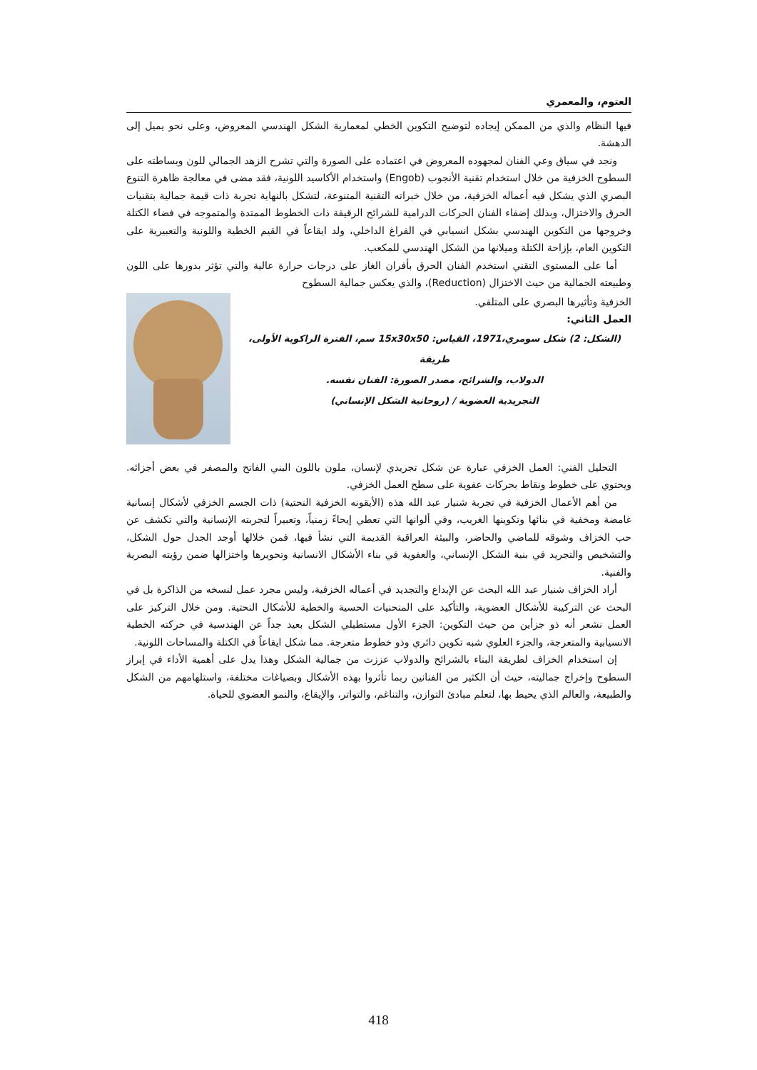العتوم، والمعمري
فيها النظام والذي من الممكن إيجاده لتوضيح التكوين الخطي لمعمارية الشكل الهندسي المعروض، وعلى نحو يميل إلى الدهشة.
ونجد في سياق وعي الفنان لمجهوده المعروض في اعتماده على الصورة والتي تشرح الزهد الجمالي للون وبساطته على السطوح الخزفية من خلال استخدام تقنية الأنجوب (Engob) واستخدام الأكاسيد اللونية، فقد مضى في معالجة ظاهرة التنوع البصري الذي يشكل فيه أعماله الخزفية، من خلال خبراته التقنية المتنوعة، لتشكل بالنهاية تجربة ذات قيمة جمالية بتقنيات الحرق والاختزال، وبذلك إضفاء الفنان الحركات الدرامية للشرائح الرقيقة ذات الخطوط الممتدة والمتموجه في فضاء الكتلة وخروجها من التكوين الهندسي بشكل انسيابي في الفراغ الداخلي، ولد ايقاعاً في القيم الخطية واللونية والتعبيرية على التكوين العام، بإزاحة الكتلة وميلانها من الشكل الهندسي للمكعب.
أما على المستوى التقني استخدم الفنان الحرق بأفران الغاز على درجات حرارة عالية والتي تؤثر بدورها على اللون وطبيعته الجمالية من حيث الاختزال (Reduction)، والذي يعكس جمالية السطوح
الخزفية وتأثيرها البصري على المتلقي.
العمل الثاني:
(الشكل: 2) شكل سومري،1971، القياس: 15x30x50 سم، الفترة الراكوية الأولى، طريقة
الدولاب، والشرائح، مصدر الصورة: الفنان نفسه.
التجريدية العضوية / (روحانية الشكل الإنساني)
التحليل الفني: العمل الخزفي عبارة عن شكل تجريدي لإنسان، ملون باللون البني الفاتح والمصفر في بعض أجزائه. ويحتوي على خطوط ونقاط بحركات عفوية على سطح العمل الخزفي.
من أهم الأعمال الخزفية في تجربة شنيار عبد الله هذه (الأيقونه الخزفية النحتية) ذات الجسم الخزفي لأشكال إنسانية غامضة ومخفية في بنائها وتكوينها الغريب، وفي ألوانها التي تعطي إيحاءً زمنياً، وتعبيراً لتجربته الإنسانية والتي تكشف عن حب الخزاف وشوقه للماضي والحاضر، والبيئة العراقية القديمة التي نشأ فيها، فمن خلالها أوجد الجدل حول الشكل، والتشخيص والتجريد في بنية الشكل الإنساني، والعفوية في بناء الأشكال الانسانية وتحويرها واختزالها ضمن رؤيته البصرية والفنية.
أراد الخزاف شنيار عبد الله البحث عن الإبداع والتجديد في أعماله الخزفية، وليس مجرد عمل لنسخه من الذاكرة بل في البحث عن التركيبة للأشكال العضوية، والتأكيد على المنحنيات الحسية والخطية للأشكال النحتية. ومن خلال التركيز على العمل نشعر أنه ذو جزأين من حيث التكوين: الجزء الأول مستطيلي الشكل بعيد جداً عن الهندسية في حركته الخطية الانسيابية والمتعرجة، والجزء العلوي شبه تكوين دائري وذو خطوط متعرجة. مما شكل ايقاعاً في الكتلة والمساحات اللونية.
إن استخدام الخزاف لطريقة البناء بالشرائح والدولاب عززت من جمالية الشكل وهذا يدل على أهمية الأداء في إبراز السطوح وإخراج جماليته، حيث أن الكثير من الفنانين ربما تأثروا بهذه الأشكال وبصياغات مختلفة، واستلهامهم من الشكل والطبيعة، والعالم الذي يحيط بها، لتعلم مبادئ التوازن، والتناغم، والتواتر، والإيقاع، والنمو العضوي للحياة.
418